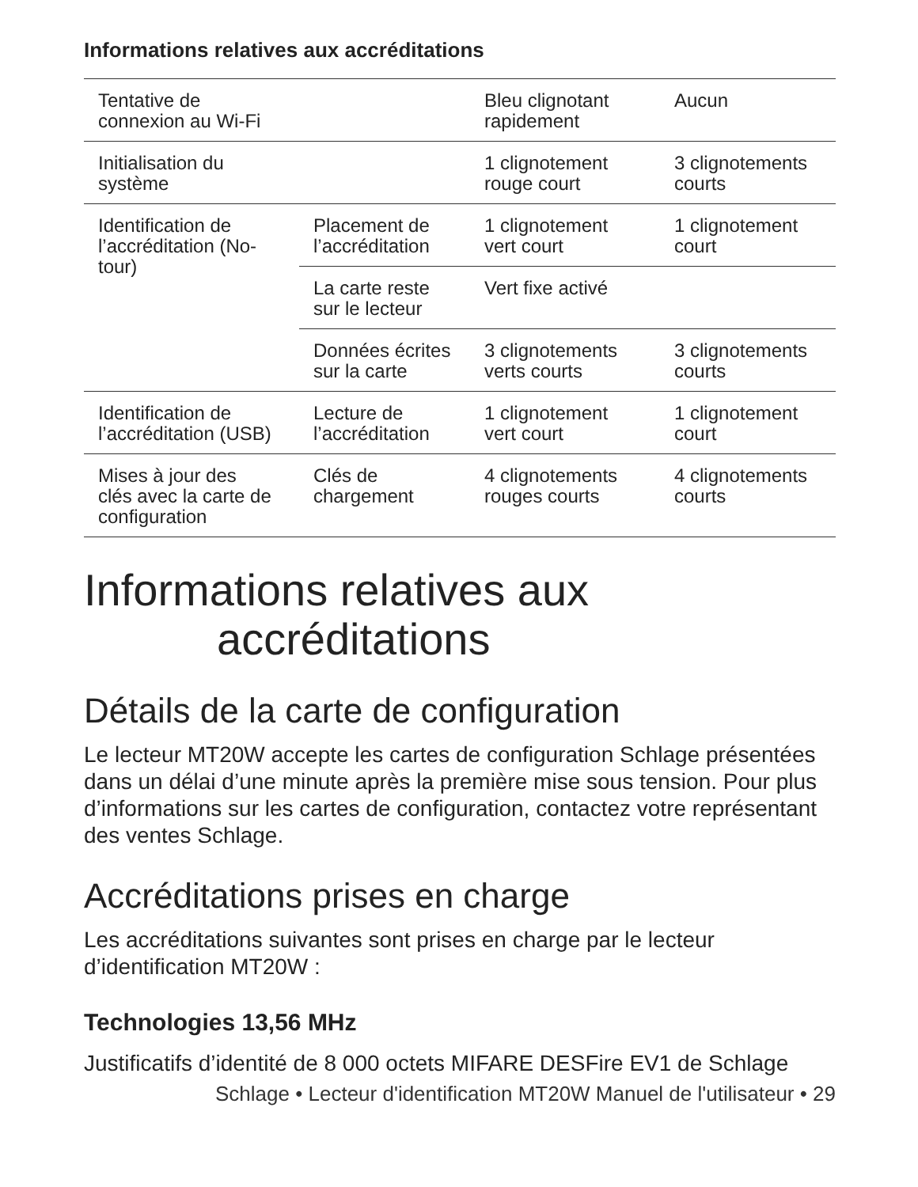Informations relatives aux accréditations
| Tentative de connexion au Wi-Fi | | Bleu clignotant rapidement | Aucun |
| Initialisation du système | | 1 clignotement rouge court | 3 clignotements courts |
| Identification de l’accréditation (No- tour) | Placement de l’accréditation | 1 clignotement vert court | 1 clignotement court |
| | La carte reste sur le lecteur | Vert fixe activé | |
| | Données écrites sur la carte | 3 clignotements verts courts | 3 clignotements courts |
| Identification de l’accréditation (USB) | Lecture de l’accréditation | 1 clignotement vert court | 1 clignotement court |
| Mises à jour des clés avec la carte de configuration | Clés de chargement | 4 clignotements rouges courts | 4 clignotements courts |
Informations relatives aux
accréditations
Détails de la carte de configuration
Le lecteur MT20W accepte les cartes de configuration Schlage présentées dans un délai d’une minute après la première mise sous tension. Pour plus d’informations sur les cartes de configuration, contactez votre représentant des ventes Schlage.
Accréditations prises en charge
Les accréditations suivantes sont prises en charge par le lecteur d’identification MT20W :
Technologies 13,56 MHz
Justificatifs d’identité de 8 000 octets MIFARE DESFire EV1 de Schlage
Schlage • Lecteur d'identification MT20W Manuel de l'utilisateur • 29